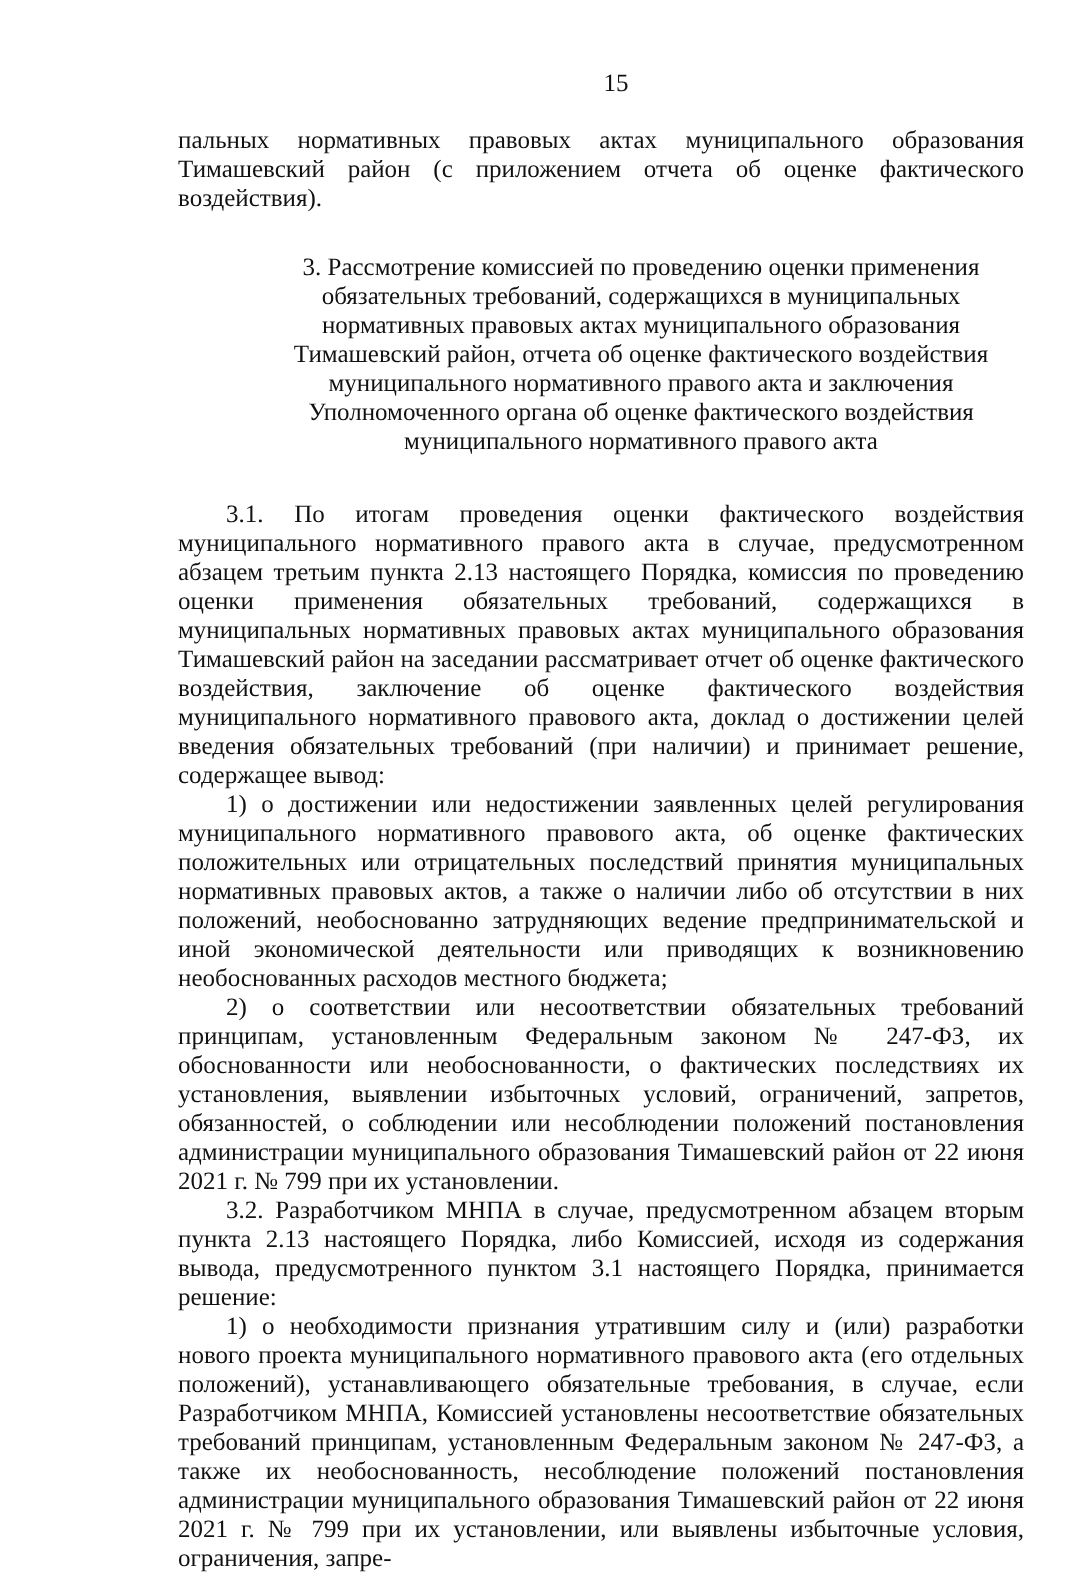15
пальных нормативных правовых актах муниципального образования Тимашевский район (с приложением отчета об оценке фактического воздействия).
3. Рассмотрение комиссией по проведению оценки применения обязательных требований, содержащихся в муниципальных нормативных правовых актах муниципального образования Тимашевский район, отчета об оценке фактического воздействия муниципального нормативного правого акта и заключения Уполномоченного органа об оценке фактического воздействия муниципального нормативного правого акта
3.1. По итогам проведения оценки фактического воздействия муниципального нормативного правого акта в случае, предусмотренном абзацем третьим пункта 2.13 настоящего Порядка, комиссия по проведению оценки применения обязательных требований, содержащихся в муниципальных нормативных правовых актах муниципального образования Тимашевский район на заседании рассматривает отчет об оценке фактического воздействия, заключение об оценке фактического воздействия муниципального нормативного правового акта, доклад о достижении целей введения обязательных требований (при наличии) и принимает решение, содержащее вывод:
1) о достижении или недостижении заявленных целей регулирования муниципального нормативного правового акта, об оценке фактических положительных или отрицательных последствий принятия муниципальных нормативных правовых актов, а также о наличии либо об отсутствии в них положений, необоснованно затрудняющих ведение предпринимательской и иной экономической деятельности или приводящих к возникновению необоснованных расходов местного бюджета;
2) о соответствии или несоответствии обязательных требований принципам, установленным Федеральным законом № 247-ФЗ, их обоснованности или необоснованности, о фактических последствиях их установления, выявлении избыточных условий, ограничений, запретов, обязанностей, о соблюдении или несоблюдении положений постановления администрации муниципального образования Тимашевский район от 22 июня 2021 г. № 799 при их установлении.
3.2. Разработчиком МНПА в случае, предусмотренном абзацем вторым пункта 2.13 настоящего Порядка, либо Комиссией, исходя из содержания вывода, предусмотренного пунктом 3.1 настоящего Порядка, принимается решение:
1) о необходимости признания утратившим силу и (или) разработки нового проекта муниципального нормативного правового акта (его отдельных положений), устанавливающего обязательные требования, в случае, если Разработчиком МНПА, Комиссией установлены несоответствие обязательных требований принципам, установленным Федеральным законом № 247-ФЗ, а также их необоснованность, несоблюдение положений постановления администрации муниципального образования Тимашевский район от 22 июня 2021 г. № 799 при их установлении, или выявлены избыточные условия, ограничения, запре-